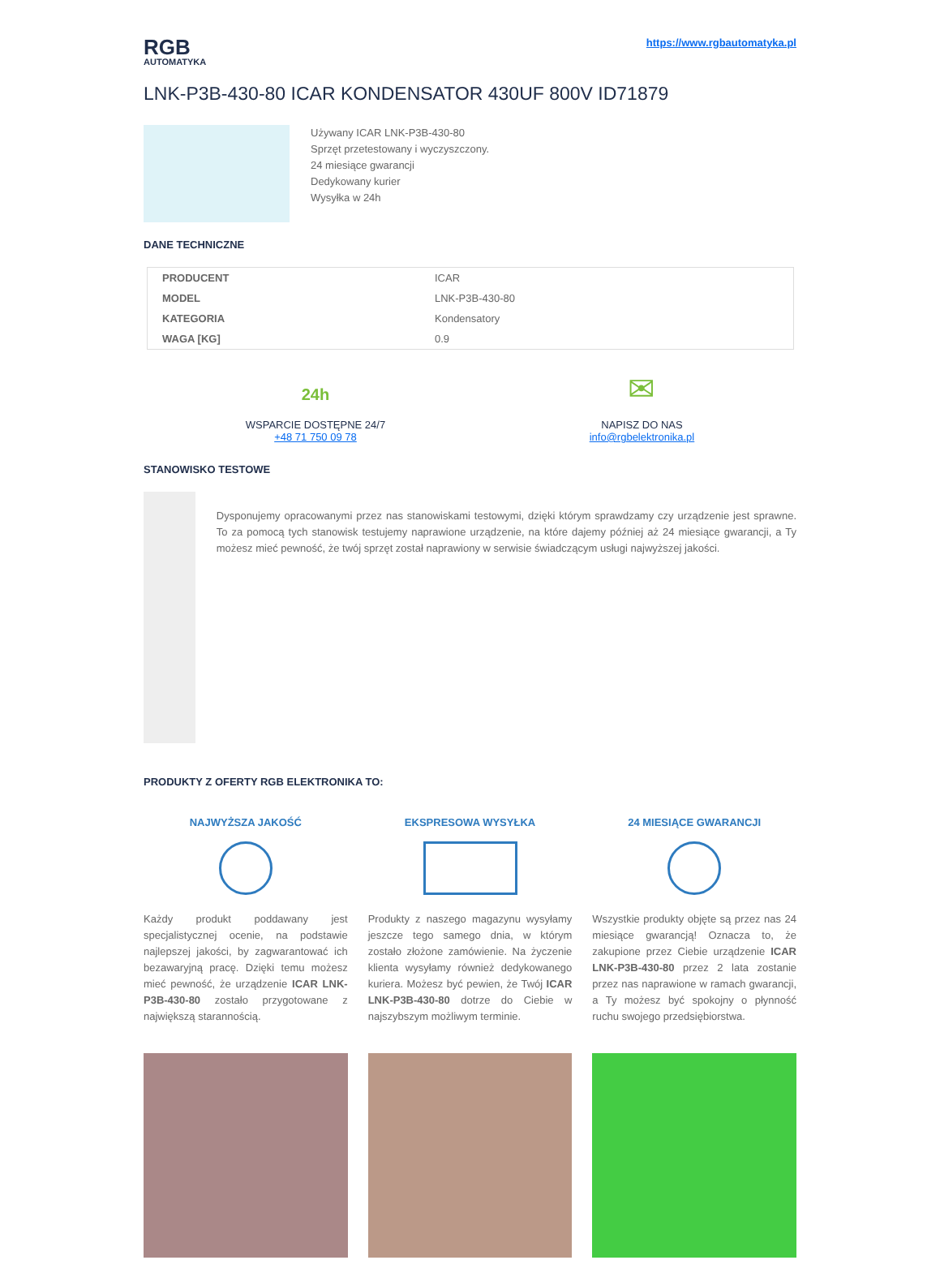RGB
AUTOMATYKA
https://www.rgbautomatyka.pl
LNK-P3B-430-80 ICAR KONDENSATOR 430UF 800V ID71879
Używany ICAR LNK-P3B-430-80
Sprzęt przetestowany i wyczyszczony.
24 miesiące gwarancji
Dedykowany kurier
Wysyłka w 24h
DANE TECHNICZNE
| PRODUCENT | ICAR |
| MODEL | LNK-P3B-430-80 |
| KATEGORIA | Kondensatory |
| WAGA [KG] | 0.9 |
24h
WSPARCIE DOSTĘPNE 24/7
+48 71 750 09 78
✉
NAPISZ DO NAS
info@rgbelektronika.pl
STANOWISKO TESTOWE
Dysponujemy opracowanymi przez nas stanowiskami testowymi, dzięki którym sprawdzamy czy urządzenie jest sprawne. To za pomocą tych stanowisk testujemy naprawione urządzenie, na które dajemy później aż 24 miesiące gwarancji, a Ty możesz mieć pewność, że twój sprzęt został naprawiony w serwisie świadczącym usługi najwyższej jakości.
PRODUKTY Z OFERTY RGB ELEKTRONIKA TO:
NAJWYŻSZA JAKOŚĆ
Każdy produkt poddawany jest specjalistycznej ocenie, na podstawie najlepszej jakości, by zagwarantować ich bezawaryjną pracę. Dzięki temu możesz mieć pewność, że urządzenie ICAR LNK-P3B-430-80 zostało przygotowane z największą starannością.
EKSPRESOWA WYSYŁKA
Produkty z naszego magazynu wysyłamy jeszcze tego samego dnia, w którym zostało złożone zamówienie. Na życzenie klienta wysyłamy również dedykowanego kuriera. Możesz być pewien, że Twój ICAR LNK-P3B-430-80 dotrze do Ciebie w najszybszym możliwym terminie.
24 MIESIĄCE GWARANCJI
Wszystkie produkty objęte są przez nas 24 miesiące gwarancją! Oznacza to, że zakupione przez Ciebie urządzenie ICAR LNK-P3B-430-80 przez 2 lata zostanie przez nas naprawione w ramach gwarancji, a Ty możesz być spokojny o płynność ruchu swojego przedsiębiorstwa.